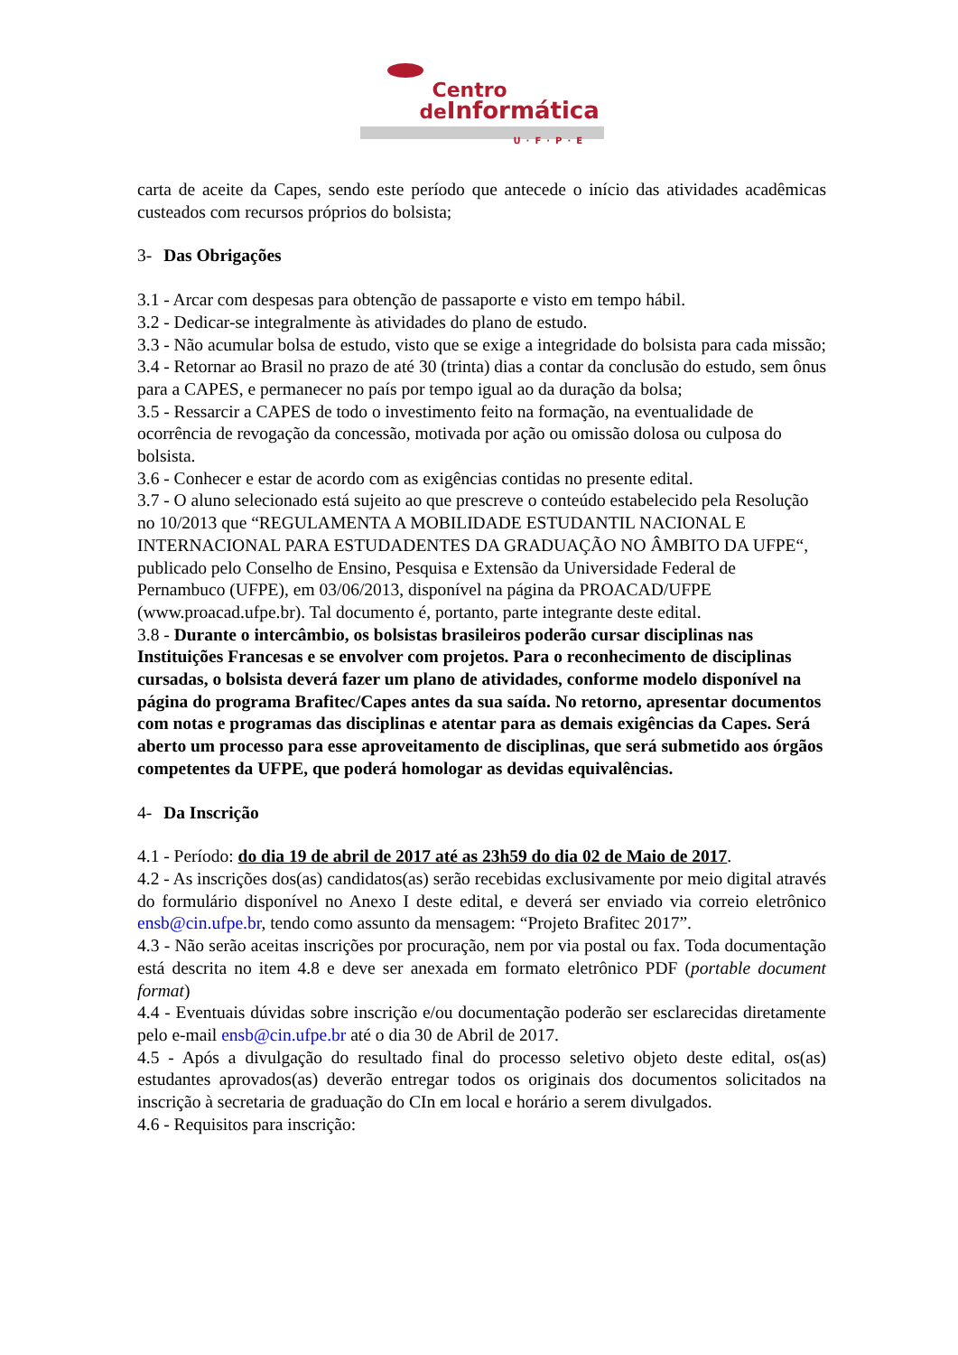Centro
de Informática
U·F·P·E
carta de aceite da Capes, sendo este período que antecede o início das atividades acadêmicas custeados com recursos próprios do bolsista;
3- Das Obrigações
3.1 - Arcar com despesas para obtenção de passaporte e visto em tempo hábil.
3.2 - Dedicar-se integralmente às atividades do plano de estudo.
3.3 - Não acumular bolsa de estudo, visto que se exige a integridade do bolsista para cada missão;
3.4 - Retornar ao Brasil no prazo de até 30 (trinta) dias a contar da conclusão do estudo, sem ônus para a CAPES, e permanecer no país por tempo igual ao da duração da bolsa;
3.5 - Ressarcir a CAPES de todo o investimento feito na formação, na eventualidade de ocorrência de revogação da concessão, motivada por ação ou omissão dolosa ou culposa do bolsista.
3.6 - Conhecer e estar de acordo com as exigências contidas no presente edital.
3.7 - O aluno selecionado está sujeito ao que prescreve o conteúdo estabelecido pela Resolução no 10/2013 que “REGULAMENTA A MOBILIDADE ESTUDANTIL NACIONAL E INTERNACIONAL PARA ESTUDADENTES DA GRADUAÇÃO NO ÂMBITO DA UFPE“, publicado pelo Conselho de Ensino, Pesquisa e Extensão da Universidade Federal de Pernambuco (UFPE), em 03/06/2013, disponível na página da PROACAD/UFPE (www.proacad.ufpe.br). Tal documento é, portanto, parte integrante deste edital.
3.8 - Durante o intercâmbio, os bolsistas brasileiros poderão cursar disciplinas nas Instituições Francesas e se envolver com projetos. Para o reconhecimento de disciplinas cursadas, o bolsista deverá fazer um plano de atividades, conforme modelo disponível na página do programa Brafitec/Capes antes da sua saída. No retorno, apresentar documentos com notas e programas das disciplinas e atentar para as demais exigências da Capes. Será aberto um processo para esse aproveitamento de disciplinas, que será submetido aos órgãos competentes da UFPE, que poderá homologar as devidas equivalências.
4- Da Inscrição
4.1 - Período: do dia 19 de abril de 2017 até as 23h59 do dia 02 de Maio de 2017.
4.2 - As inscrições dos(as) candidatos(as) serão recebidas exclusivamente por meio digital através do formulário disponível no Anexo I deste edital, e deverá ser enviado via correio eletrônico ensb@cin.ufpe.br, tendo como assunto da mensagem: “Projeto Brafitec 2017”.
4.3 - Não serão aceitas inscrições por procuração, nem por via postal ou fax. Toda documentação está descrita no item 4.8 e deve ser anexada em formato eletrônico PDF (portable document format)
4.4 - Eventuais dúvidas sobre inscrição e/ou documentação poderão ser esclarecidas diretamente pelo e-mail ensb@cin.ufpe.br até o dia 30 de Abril de 2017.
4.5 - Após a divulgação do resultado final do processo seletivo objeto deste edital, os(as) estudantes aprovados(as) deverão entregar todos os originais dos documentos solicitados na inscrição à secretaria de graduação do CIn em local e horário a serem divulgados.
4.6 - Requisitos para inscrição: